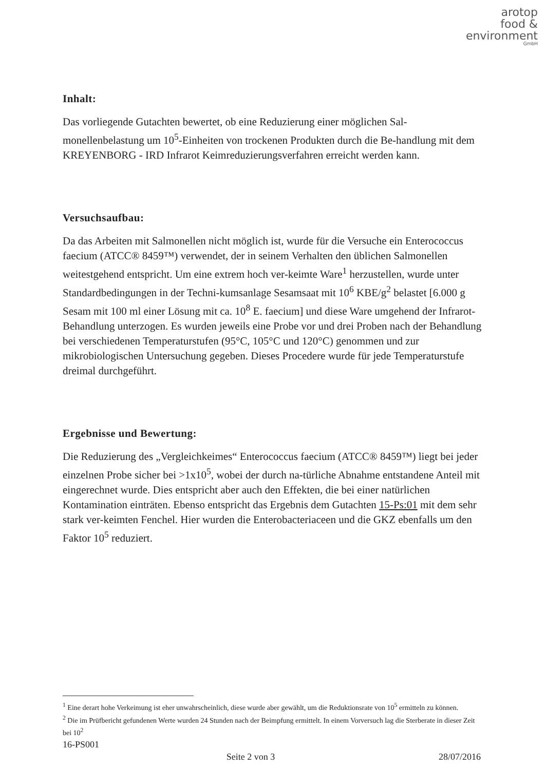arotop
food &
environment
GmbH
Inhalt:
Das vorliegende Gutachten bewertet, ob eine Reduzierung einer möglichen Sal-monellenbelastung um 10<sup>5</sup>-Einheiten von trockenen Produkten durch die Be-handlung mit dem KREYENBORG - IRD Infrarot Keimreduzierungsverfahren erreicht werden kann.
Versuchsaufbau:
Da das Arbeiten mit Salmonellen nicht möglich ist, wurde für die Versuche ein Enterococcus faecium (ATCC® 8459™) verwendet, der in seinem Verhalten den üblichen Salmonellen weitestgehend entspricht. Um eine extrem hoch ver-keimte Ware<sup>1</sup> herzustellen, wurde unter Standardbedingungen in der Techni-kumsanlage Sesamsaat mit 10<sup>6</sup> KBE/g<sup>2</sup> belastet [6.000 g Sesam mit 100 ml einer Lösung mit ca. 10<sup>8</sup> E. faecium] und diese Ware umgehend der Infrarot-Behandlung unterzogen. Es wurden jeweils eine Probe vor und drei Proben nach der Behandlung bei verschiedenen Temperaturstufen (95°C, 105°C und 120°C) genommen und zur mikrobiologischen Untersuchung gegeben. Dieses Procedere wurde für jede Temperaturstufe dreimal durchgeführt.
Ergebnisse und Bewertung:
Die Reduzierung des „Vergleichkeimes“ Enterococcus faecium (ATCC® 8459™) liegt bei jeder einzelnen Probe sicher bei >1x10<sup>5</sup>, wobei der durch na-türliche Abnahme entstandene Anteil mit eingerechnet wurde. Dies entspricht aber auch den Effekten, die bei einer natürlichen Kontamination einträten. Ebenso entspricht das Ergebnis dem Gutachten 15-Ps:01 mit dem sehr stark ver-keimten Fenchel. Hier wurden die Enterobacteriaceen und die GKZ ebenfalls um den Faktor 10<sup>5</sup> reduziert.
<sup>1</sup> Eine derart hohe Verkeimung ist eher unwahrscheinlich, diese wurde aber gewählt, um die Reduktionsrate von 10<sup>5</sup> ermitteln zu können.
<sup>2</sup> Die im Prüfbericht gefundenen Werte wurden 24 Stunden nach der Beimpfung ermittelt. In einem Vorversuch lag die Sterberate in dieser Zeit bei 10<sup>2</sup>
16-PS001
Seite 2 von 3 28/07/2016